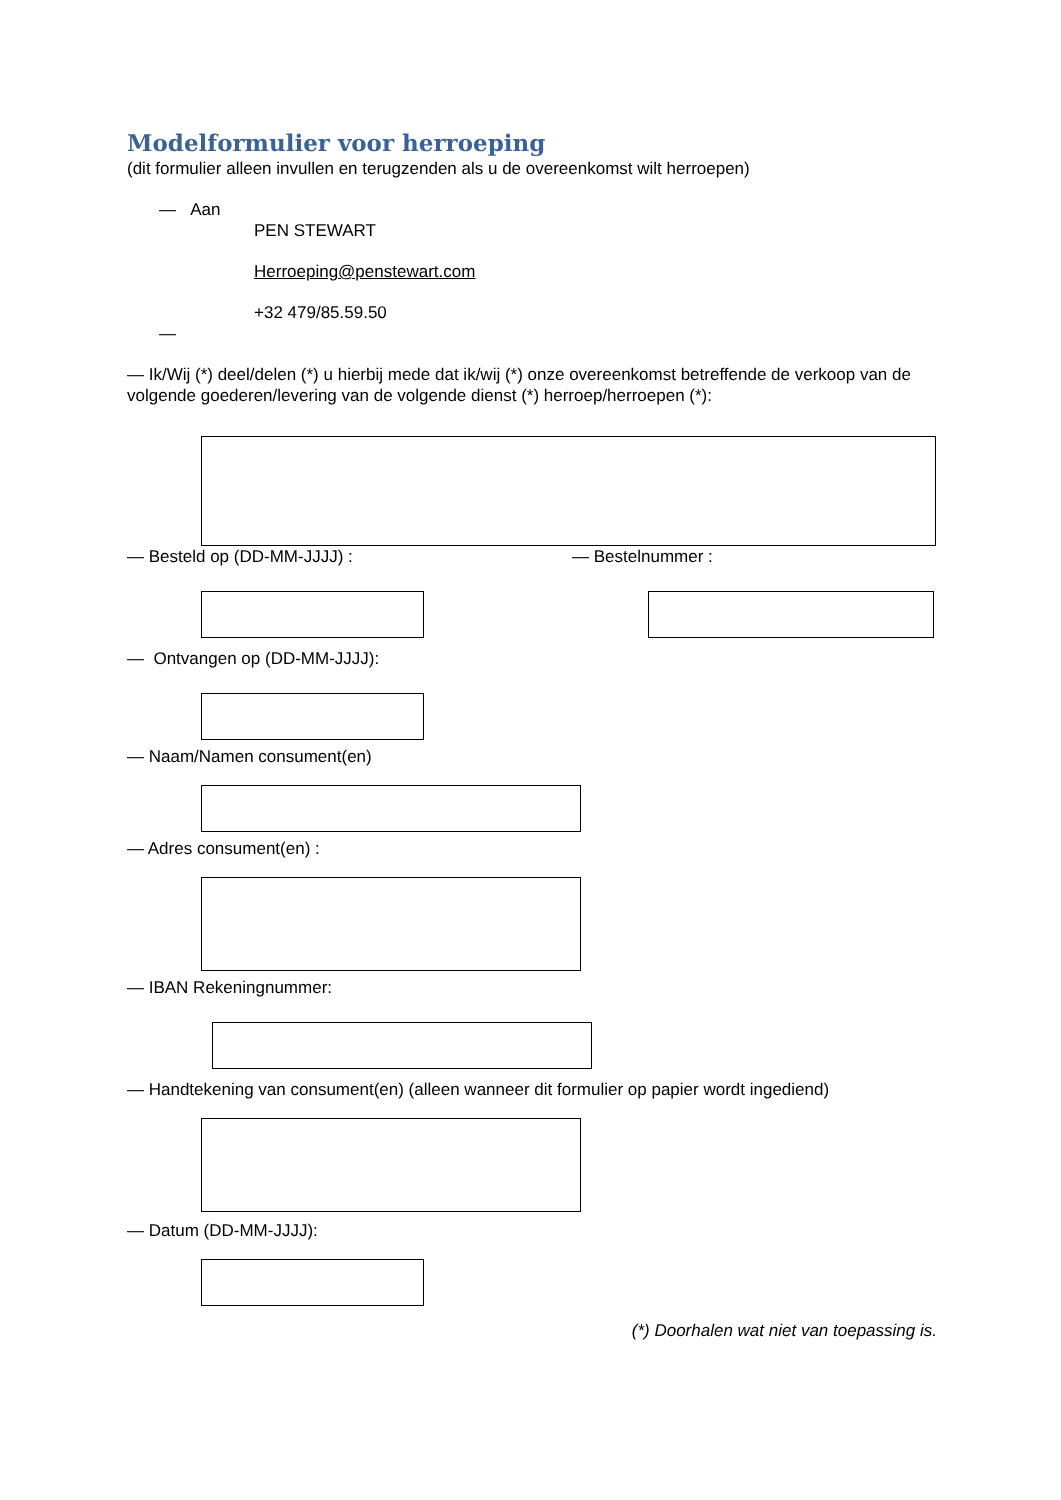Modelformulier voor herroeping
(dit formulier alleen invullen en terugzenden als u de overeenkomst wilt herroepen)
— Aan
PEN STEWART
Herroeping@penstewart.com
+32 479/85.59.50
—
— Ik/Wij (*) deel/delen (*) u hierbij mede dat ik/wij (*) onze overeenkomst betreffende de verkoop van de volgende goederen/levering van de volgende dienst (*) herroep/herroepen (*):
— Besteld op (DD-MM-JJJJ) : — Bestelnummer :
— Ontvangen op (DD-MM-JJJJ):
— Naam/Namen consument(en)
— Adres consument(en) :
— IBAN Rekeningnummer:
— Handtekening van consument(en) (alleen wanneer dit formulier op papier wordt ingediend)
— Datum (DD-MM-JJJJ):
(*) Doorhalen wat niet van toepassing is.